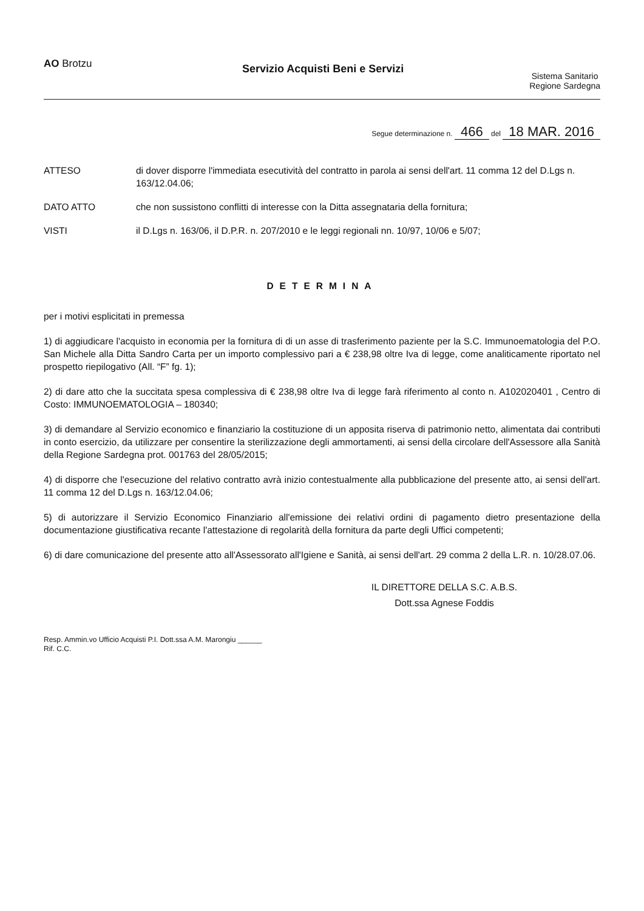AO Brotzu
Servizio Acquisti Beni e Servizi
Sistema Sanitario
Regione Sardegna
Segue determinazione n. 466 del 18 MAR. 2016
ATTESO di dover disporre l'immediata esecutività del contratto in parola ai sensi dell'art. 11 comma 12 del D.Lgs n. 163/12.04.06;
DATO ATTO che non sussistono conflitti di interesse con la Ditta assegnataria della fornitura;
VISTI il D.Lgs n. 163/06, il D.P.R. n. 207/2010 e le leggi regionali nn. 10/97, 10/06 e 5/07;
DETERMINA
per i motivi esplicitati in premessa
1) di aggiudicare l'acquisto in economia per la fornitura di di un asse di trasferimento paziente per la S.C. Immunoematologia del P.O. San Michele alla Ditta Sandro Carta per un importo complessivo pari a € 238,98 oltre Iva di legge, come analiticamente riportato nel prospetto riepilogativo (All. “F” fg. 1);
2) di dare atto che la succitata spesa complessiva di € 238,98 oltre Iva di legge farà riferimento al conto n. A102020401 , Centro di Costo: IMMUNOEMATOLOGIA – 180340;
3) di demandare al Servizio economico e finanziario la costituzione di un apposita riserva di patrimonio netto, alimentata dai contributi in conto esercizio, da utilizzare per consentire la sterilizzazione degli ammortamenti, ai sensi della circolare dell'Assessore alla Sanità della Regione Sardegna prot. 001763 del 28/05/2015;
4) di disporre che l'esecuzione del relativo contratto avrà inizio contestualmente alla pubblicazione del presente atto, ai sensi dell'art. 11 comma 12 del D.Lgs n. 163/12.04.06;
5) di autorizzare il Servizio Economico Finanziario all'emissione dei relativi ordini di pagamento dietro presentazione della documentazione giustificativa recante l'attestazione di regolarità della fornitura da parte degli Uffici competenti;
6) di dare comunicazione del presente atto all'Assessorato all'Igiene e Sanità, ai sensi dell'art. 29 comma 2 della L.R. n. 10/28.07.06.
IL DIRETTORE DELLA S.C. A.B.S.
Dott.ssa Agnese Foddis
Resp. Ammin.vo Ufficio Acquisti P.I. Dott.ssa A.M. Marongiu ______
Rif. C.C.